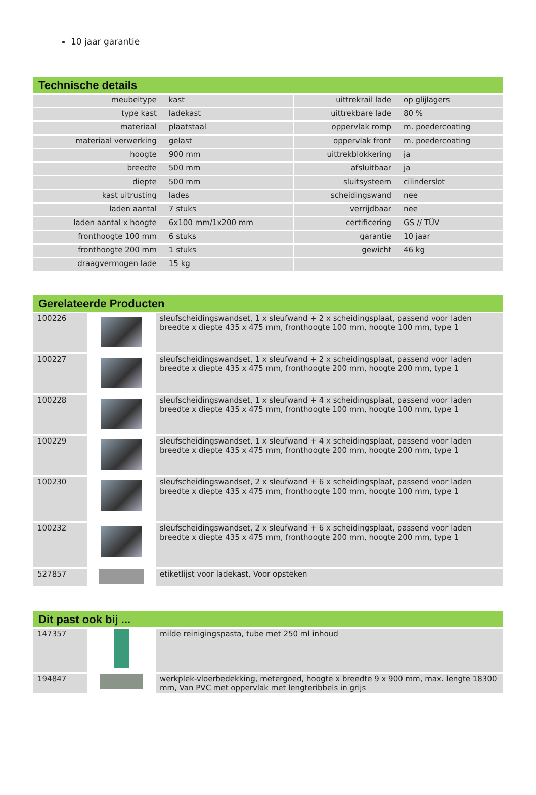10 jaar garantie
Technische details
| meubeltype | kast | uittrekrail lade | op glijlagers |
| type kast | ladekast | uittrekbare lade | 80 % |
| materiaal | plaatstaal | oppervlak romp | m. poedercoating |
| materiaal verwerking | gelast | oppervlak front | m. poedercoating |
| hoogte | 900 mm | uittrekblokkering | ja |
| breedte | 500 mm | afsluitbaar | ja |
| diepte | 500 mm | sluitsysteem | cilinderslot |
| kast uitrusting | lades | scheidingswand | nee |
| laden aantal | 7 stuks | verrijdbaar | nee |
| laden aantal x hoogte | 6x100 mm/1x200 mm | certificering | GS // TÜV |
| fronthoogte 100 mm | 6 stuks | garantie | 10 jaar |
| fronthoogte 200 mm | 1 stuks | gewicht | 46 kg |
| draagvermogen lade | 15 kg | | |
Gerelateerde Producten
| 100226 | | sleufscheidingswandset, 1 x sleufwand + 2 x scheidingsplaat, passend voor laden breedte x diepte 435 x 475 mm, fronthoogte 100 mm, hoogte 100 mm, type 1 |
| 100227 | | sleufscheidingswandset, 1 x sleufwand + 2 x scheidingsplaat, passend voor laden breedte x diepte 435 x 475 mm, fronthoogte 200 mm, hoogte 200 mm, type 1 |
| 100228 | | sleufscheidingswandset, 1 x sleufwand + 4 x scheidingsplaat, passend voor laden breedte x diepte 435 x 475 mm, fronthoogte 100 mm, hoogte 100 mm, type 1 |
| 100229 | | sleufscheidingswandset, 1 x sleufwand + 4 x scheidingsplaat, passend voor laden breedte x diepte 435 x 475 mm, fronthoogte 200 mm, hoogte 200 mm, type 1 |
| 100230 | | sleufscheidingswandset, 2 x sleufwand + 6 x scheidingsplaat, passend voor laden breedte x diepte 435 x 475 mm, fronthoogte 100 mm, hoogte 100 mm, type 1 |
| 100232 | | sleufscheidingswandset, 2 x sleufwand + 6 x scheidingsplaat, passend voor laden breedte x diepte 435 x 475 mm, fronthoogte 200 mm, hoogte 200 mm, type 1 |
| 527857 | | etiketlijst voor ladekast, Voor opsteken |
Dit past ook bij ...
| 147357 | | milde reinigingspasta, tube met 250 ml inhoud |
| 194847 | | werkplek-vloerbedekking, metergoed, hoogte x breedte 9 x 900 mm, max. lengte 18300 mm, Van PVC met oppervlak met lengteribbels in grijs |